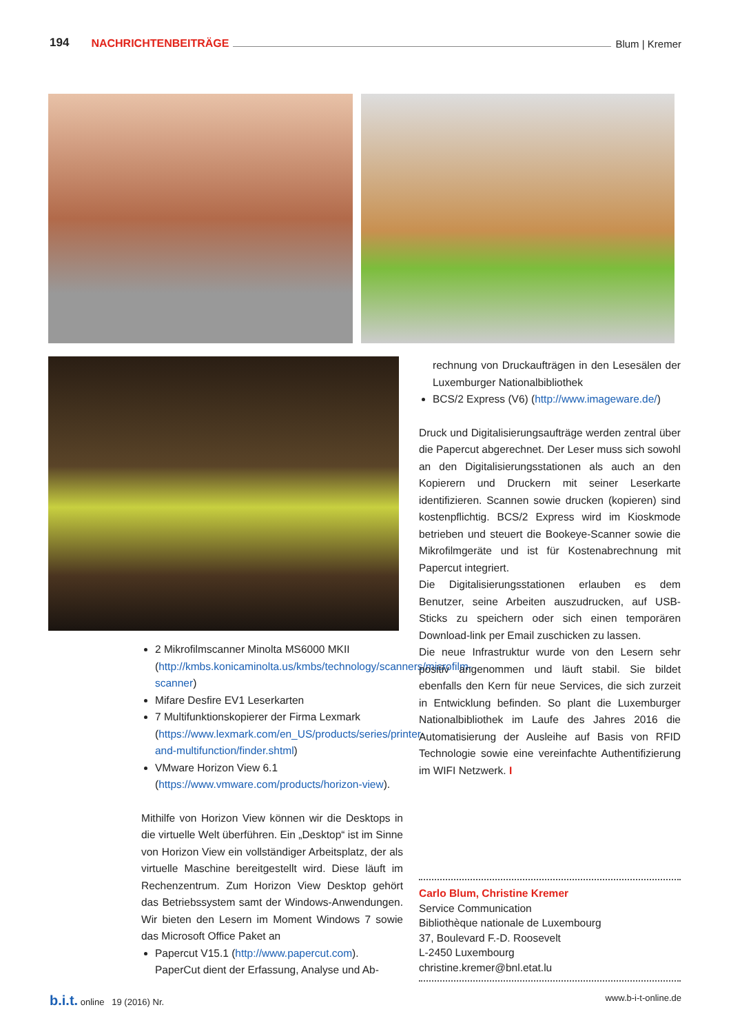194 NACHRICHTENBEITRÄGE Blum | Kremer
2 Mikrofilmscanner Minolta MS6000 MKII (http://kmbs.konicaminolta.us/kmbs/technology/scanners/microfilm-scanner)
Mifare Desfire EV1 Leserkarten
7 Multifunktionskopierer der Firma Lexmark (https://www.lexmark.com/en_US/products/series/printer-and-multifunction/finder.shtml)
VMware Horizon View 6.1 (https://www.vmware.com/products/horizon-view).
Mithilfe von Horizon View können wir die Desktops in die virtuelle Welt überführen. Ein „Desktop“ ist im Sinne von Horizon View ein vollständiger Arbeitsplatz, der als virtuelle Maschine bereitgestellt wird. Diese läuft im Rechenzentrum. Zum Horizon View Desktop gehört das Betriebssystem samt der Windows-Anwendungen. Wir bieten den Lesern im Moment Windows 7 sowie das Microsoft Office Paket an
Papercut V15.1 (http://www.papercut.com). PaperCut dient der Erfassung, Analyse und Ab-
rechnung von Druckaufträgen in den Lesesälen der Luxemburger Nationalbibliothek
BCS/2 Express (V6) (http://www.imageware.de/)
Druck und Digitalisierungsaufträge werden zentral über die Papercut abgerechnet. Der Leser muss sich sowohl an den Digitalisierungsstationen als auch an den Kopierern und Druckern mit seiner Leserkarte identifizieren. Scannen sowie drucken (kopieren) sind kostenpflichtig. BCS/2 Express wird im Kioskmode betrieben und steuert die Bookeye-Scanner sowie die Mikrofilmgeräte und ist für Kostenabrechnung mit Papercut integriert.
Die Digitalisierungsstationen erlauben es dem Benutzer, seine Arbeiten auszudrucken, auf USB-Sticks zu speichern oder sich einen temporären Download-link per Email zuschicken zu lassen.
Die neue Infrastruktur wurde von den Lesern sehr positiv angenommen und läuft stabil. Sie bildet ebenfalls den Kern für neue Services, die sich zurzeit in Entwicklung befinden. So plant die Luxemburger Nationalbibliothek im Laufe des Jahres 2016 die Automatisierung der Ausleihe auf Basis von RFID Technologie sowie eine vereinfachte Authentifizierung im WIFI Netzwerk. I
Carlo Blum, Christine Kremer
Service Communication
Bibliothèque nationale de Luxembourg
37, Boulevard F.-D. Roosevelt
L-2450 Luxembourg
christine.kremer@bnl.etat.lu
b.i.t. online 19 (2016) Nr. www.b-i-t-online.de